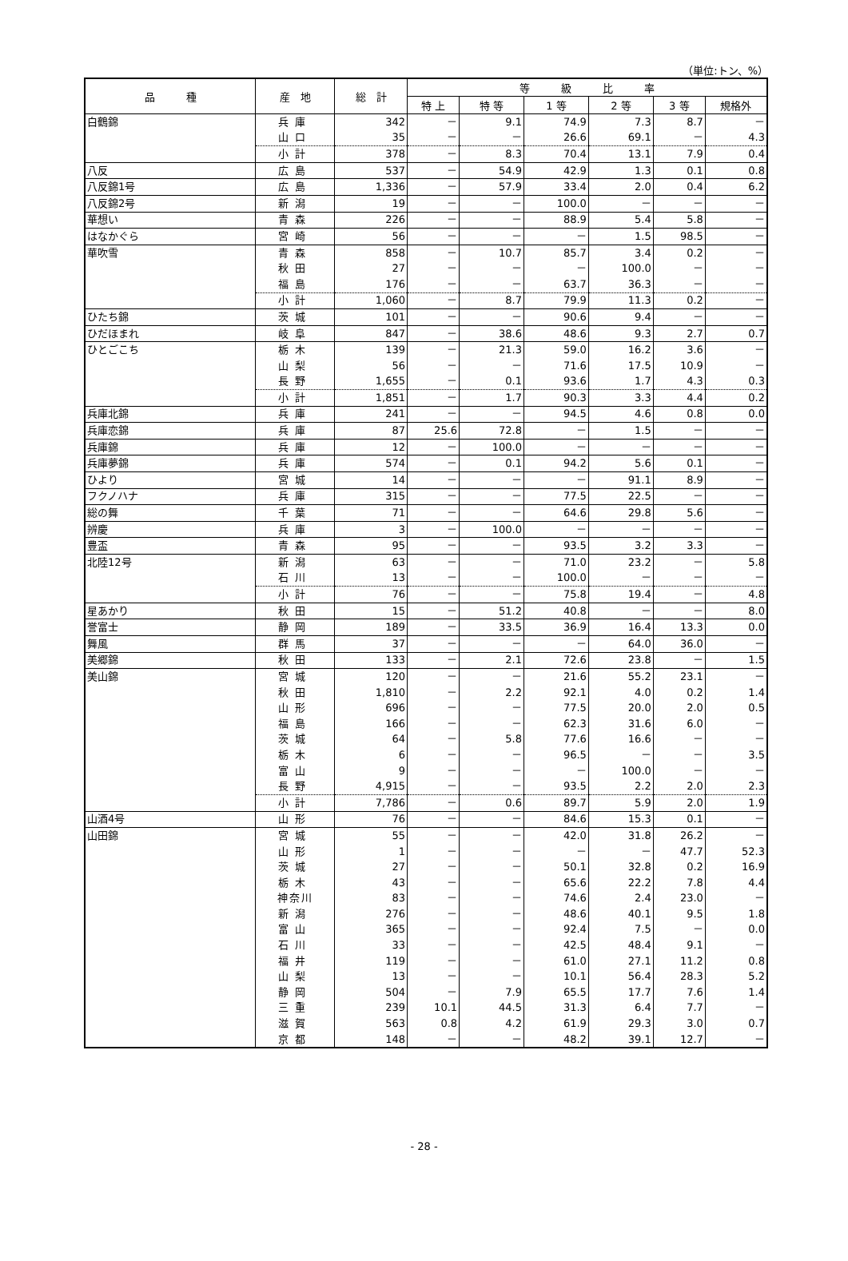（単位:トン、%）
| 品 種 | 産 地 | 総 計 | 等 級 比 率 | | | | | |
| --- | --- | --- | --- | --- | --- | --- | --- | --- |
| | | | 特 上 | 特 等 | 1 等 | 2 等 | 3 等 | 規格外 |
| 白鶴錦 | 兵庫 | 342 | － | 9.1 | 74.9 | 7.3 | 8.7 | － |
| | 山口 | 35 | － | － | 26.6 | 69.1 | － | 4.3 |
| | 小計 | 378 | － | 8.3 | 70.4 | 13.1 | 7.9 | 0.4 |
| 八反 | 広島 | 537 | － | 54.9 | 42.9 | 1.3 | 0.1 | 0.8 |
| 八反錦1号 | 広島 | 1,336 | － | 57.9 | 33.4 | 2.0 | 0.4 | 6.2 |
| 八反錦2号 | 新潟 | 19 | － | － | 100.0 | － | － | － |
| 華想い | 青森 | 226 | － | － | 88.9 | 5.4 | 5.8 | － |
| はなかぐら | 宮崎 | 56 | － | － | － | 1.5 | 98.5 | － |
| 華吹雪 | 青森 | 858 | － | 10.7 | 85.7 | 3.4 | 0.2 | － |
| | 秋田 | 27 | － | － | － | 100.0 | － | － |
| | 福島 | 176 | － | － | 63.7 | 36.3 | － | － |
| | 小計 | 1,060 | － | 8.7 | 79.9 | 11.3 | 0.2 | － |
| ひたち錦 | 茨城 | 101 | － | － | 90.6 | 9.4 | － | － |
| ひだほまれ | 岐阜 | 847 | － | 38.6 | 48.6 | 9.3 | 2.7 | 0.7 |
| ひとごこち | 栃木 | 139 | － | 21.3 | 59.0 | 16.2 | 3.6 | － |
| | 山梨 | 56 | － | － | 71.6 | 17.5 | 10.9 | － |
| | 長野 | 1,655 | － | 0.1 | 93.6 | 1.7 | 4.3 | 0.3 |
| | 小計 | 1,851 | － | 1.7 | 90.3 | 3.3 | 4.4 | 0.2 |
| 兵庫北錦 | 兵庫 | 241 | － | － | 94.5 | 4.6 | 0.8 | 0.0 |
| 兵庫恋錦 | 兵庫 | 87 | 25.6 | 72.8 | － | 1.5 | － | － |
| 兵庫錦 | 兵庫 | 12 | － | 100.0 | － | － | － | － |
| 兵庫夢錦 | 兵庫 | 574 | － | 0.1 | 94.2 | 5.6 | 0.1 | － |
| ひより | 宮城 | 14 | － | － | － | 91.1 | 8.9 | － |
| フクノハナ | 兵庫 | 315 | － | － | 77.5 | 22.5 | － | － |
| 総の舞 | 千葉 | 71 | － | － | 64.6 | 29.8 | 5.6 | － |
| 辨慶 | 兵庫 | 3 | － | 100.0 | － | － | － | － |
| 豊盃 | 青森 | 95 | － | － | 93.5 | 3.2 | 3.3 | － |
| 北陸12号 | 新潟 | 63 | － | － | 71.0 | 23.2 | － | 5.8 |
| | 石川 | 13 | － | － | 100.0 | － | － | － |
| | 小計 | 76 | － | － | 75.8 | 19.4 | － | 4.8 |
| 星あかり | 秋田 | 15 | － | 51.2 | 40.8 | － | － | 8.0 |
| 誉富士 | 静岡 | 189 | － | 33.5 | 36.9 | 16.4 | 13.3 | 0.0 |
| 舞風 | 群馬 | 37 | － | － | － | 64.0 | 36.0 | － |
| 美郷錦 | 秋田 | 133 | － | 2.1 | 72.6 | 23.8 | － | 1.5 |
| 美山錦 | 宮城 | 120 | － | － | 21.6 | 55.2 | 23.1 | － |
| | 秋田 | 1,810 | － | 2.2 | 92.1 | 4.0 | 0.2 | 1.4 |
| | 山形 | 696 | － | － | 77.5 | 20.0 | 2.0 | 0.5 |
| | 福島 | 166 | － | － | 62.3 | 31.6 | 6.0 | － |
| | 茨城 | 64 | － | 5.8 | 77.6 | 16.6 | － | － |
| | 栃木 | 6 | － | － | 96.5 | － | － | 3.5 |
| | 富山 | 9 | － | － | － | 100.0 | － | － |
| | 長野 | 4,915 | － | － | 93.5 | 2.2 | 2.0 | 2.3 |
| | 小計 | 7,786 | － | 0.6 | 89.7 | 5.9 | 2.0 | 1.9 |
| 山酒4号 | 山形 | 76 | － | － | 84.6 | 15.3 | 0.1 | － |
| 山田錦 | 宮城 | 55 | － | － | 42.0 | 31.8 | 26.2 | － |
| | 山形 | 1 | － | － | － | － | 47.7 | 52.3 |
| | 茨城 | 27 | － | － | 50.1 | 32.8 | 0.2 | 16.9 |
| | 栃木 | 43 | － | － | 65.6 | 22.2 | 7.8 | 4.4 |
| | 神奈川 | 83 | － | － | 74.6 | 2.4 | 23.0 | － |
| | 新潟 | 276 | － | － | 48.6 | 40.1 | 9.5 | 1.8 |
| | 富山 | 365 | － | － | 92.4 | 7.5 | － | 0.0 |
| | 石川 | 33 | － | － | 42.5 | 48.4 | 9.1 | － |
| | 福井 | 119 | － | － | 61.0 | 27.1 | 11.2 | 0.8 |
| | 山梨 | 13 | － | － | 10.1 | 56.4 | 28.3 | 5.2 |
| | 静岡 | 504 | － | 7.9 | 65.5 | 17.7 | 7.6 | 1.4 |
| | 三重 | 239 | 10.1 | 44.5 | 31.3 | 6.4 | 7.7 | － |
| | 滋賀 | 563 | 0.8 | 4.2 | 61.9 | 29.3 | 3.0 | 0.7 |
| | 京都 | 148 | － | － | 48.2 | 39.1 | 12.7 | － |
- 28 -